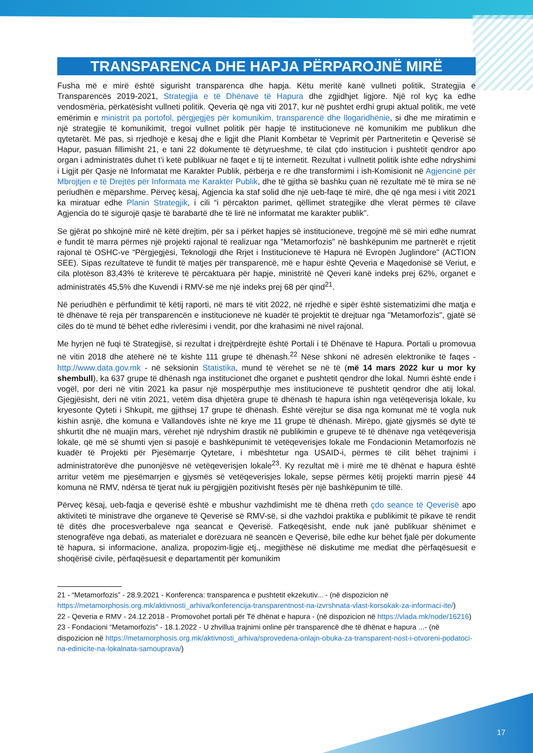TRANSPARENCA DHE HAPJA PËRPAROJNË MIRË
Fusha më e mirë është sigurisht transparenca dhe hapja. Këtu meritë kanë vullneti politik, Strategjia e Transparencës 2019-2021, Strategjia e të Dhënave të Hapura dhe zgjidhjet ligjore. Një rol kyç ka edhe vendosmëria, përkatësisht vullneti politik. Qeveria që nga viti 2017, kur në pushtet erdhi grupi aktual politik, me vetë emërimin e ministrit pa portofol, përgjegjës për komunikim, transparencë dhe llogaridhënie, si dhe me miratimin e një strategjie të komunikimit, tregoi vullnet politik për hapje të institucioneve në komunikim me publikun dhe qytetarët. Më pas, si rrjedhojë e kësaj dhe e ligjit dhe Planit Kombëtar të Veprimit për Partneritetin e Qeverisë së Hapur, pasuan fillimisht 21, e tani 22 dokumente të detyrueshme, të cilat çdo institucion i pushtetit qendror apo organ i administratës duhet t’i ketë publikuar në faqet e tij të internetit. Rezultat i vullnetit politik ishte edhe ndryshimi i Ligjit për Qasje në Informatat me Karakter Publik, përbërja e re dhe transformimi i ish-Komisionit në Agjencinë për Mbrojtjen e të Drejtës për Informata me Karakter Publik, dhe të gjitha së bashku çuan në rezultate më të mira se në periudhën e mëparshme. Përveç kësaj, Agjencia ka staf solid dhe një ueb-faqe të mirë, dhe që nga mesi i vitit 2021 ka miratuar edhe Planin Strategjik, i cili “i përcakton parimet, qëllimet strategjike dhe vlerat përmes të cilave Agjencia do të sigurojë qasje të barabartë dhe të lirë në informatat me karakter publik”.
Se gjërat po shkojnë mirë në këtë drejtim, për sa i përket hapjes së institucioneve, tregojnë më së miri edhe numrat e fundit të marra përmes një projekti rajonal të realizuar nga "Metamorfozis" në bashkëpunim me partnerët e rrjetit rajonal të OSHC-ve “Përgjegjësi, Teknologji dhe Rrjet i Institucioneve të Hapura në Evropën Juglindore" (ACTION SEE). Sipas rezultateve të fundit të matjes për transparencë, më e hapur është Qeveria e Maqedonisë së Veriut, e cila plotëson 83,43% të kritereve të përcaktuara për hapje, ministritë në Qeveri kanë indeks prej 62%, organet e administratës 45,5% dhe Kuvendi i RMV-së me një indeks prej 68 për qind<sup>21</sup>.
Në periudhën e përfundimit të këtij raporti, në mars të vitit 2022, në rrjedhë e sipër është sistematizimi dhe matja e të dhënave të reja për transparencën e institucioneve në kuadër të projektit të drejtuar nga "Metamorfozis", gjatë së cilës do të mund të bëhet edhe rivlerësimi i vendit, por dhe krahasimi në nivel rajonal.
Me hyrjen në fuqi të Strategjisë, si rezultat i drejtpërdrejtë është Portali i të Dhënave të Hapura. Portali u promovua në vitin 2018 dhe atëherë në të kishte 111 grupe të dhënash.<sup>22</sup> Nëse shkoni në adresën elektronike të faqes - http://www.data.gov.mk - në seksionin Statistika, mund të vërehet se në të (më 14 mars 2022 kur u mor ky shembull), ka 637 grupe të dhënash nga institucionet dhe organet e pushtetit qendror dhe lokal. Numri është ende i vogël, por deri në vitin 2021 ka pasur një mospërputhje mes institucioneve të pushtetit qendror dhe atij lokal. Gjegjësisht, deri në vitin 2021, vetëm disa dhjetëra grupe të dhënash të hapura ishin nga vetëqeverisja lokale, ku kryesonte Qyteti i Shkupit, me gjithsej 17 grupe të dhënash. Është vërejtur se disa nga komunat më të vogla nuk kishin asnjë, dhe komuna e Vallandovës ishte në krye me 11 grupe të dhënash. Mirëpo, gjatë gjysmës së dytë të shkurtit dhe në muajin mars, vërehet një ndryshim drastik në publikimin e grupeve të të dhënave nga vetëqeverisja lokale, që më së shumti vjen si pasojë e bashkëpunimit të vetëqeverisjes lokale me Fondacionin Metamorfozis në kuadër të Projekti për Pjesëmarrje Qytetare, i mbështetur nga USAID-i, përmes të cilit bëhet trajnimi i administratorëve dhe punonjësve në vetëqeverisjen lokale<sup>23</sup>. Ky rezultat më i mirë me të dhënat e hapura është arritur vetëm me pjesëmarrjen e gjysmës së vetëqeverisjes lokale, sepse përmes këtij projekti marrin pjesë 44 komuna në RMV, ndërsa të tjerat nuk iu përgjigjën pozitivisht ftesës për një bashkëpunim të tillë.
Përveç kësaj, ueb-faqja e qeverisë është e mbushur vazhdimisht me të dhëna rreth çdo seance të Qeverisë apo aktiviteti të ministrave dhe organeve të Qeverisë së RMV-së, si dhe vazhdoi praktika e publikimit të pikave të rendit të ditës dhe procesverbaleve nga seancat e Qeverisë. Fatkeqësisht, ende nuk janë publikuar shënimet e stenografëve nga debati, as materialet e dorëzuara në seancën e Qeverisë, bile edhe kur bëhet fjalë për dokumente të hapura, si informacione, analiza, propozim-ligje etj., megjithëse në diskutime me mediat dhe përfaqësuesit e shoqërisë civile, përfaqësuesit e departamentit për komunikim
21 - “Metamorfozis” - 28.9.2021 - Konferenca: transparenca e pushtetit ekzekutiv... - (në dispozicion në https://metamorphosis.org.mk/aktivnosti_arhiva/konferencija-transparentnost-na-izvrshnata-vlast-korsokak-za-informaci-ite/)
22 - Qeveria e RMV - 24.12.2018 - Promovohet portali për Të dhënat e hapura - (në dispozicion në https://vlada.mk/node/16216)
23 - Fondacioni “Metamorfozis” - 18.1.2022 - U zhvillua trajnimi online për transparencë dhe të dhënat e hapura ...- (në dispozicion në https://metamorphosis.org.mk/aktivnosti_arhiva/sprovedena-onlajn-obuka-za-transparent-nost-i-otvoreni-podatoci-na-edinicite-na-lokalnata-samouprava/)
17